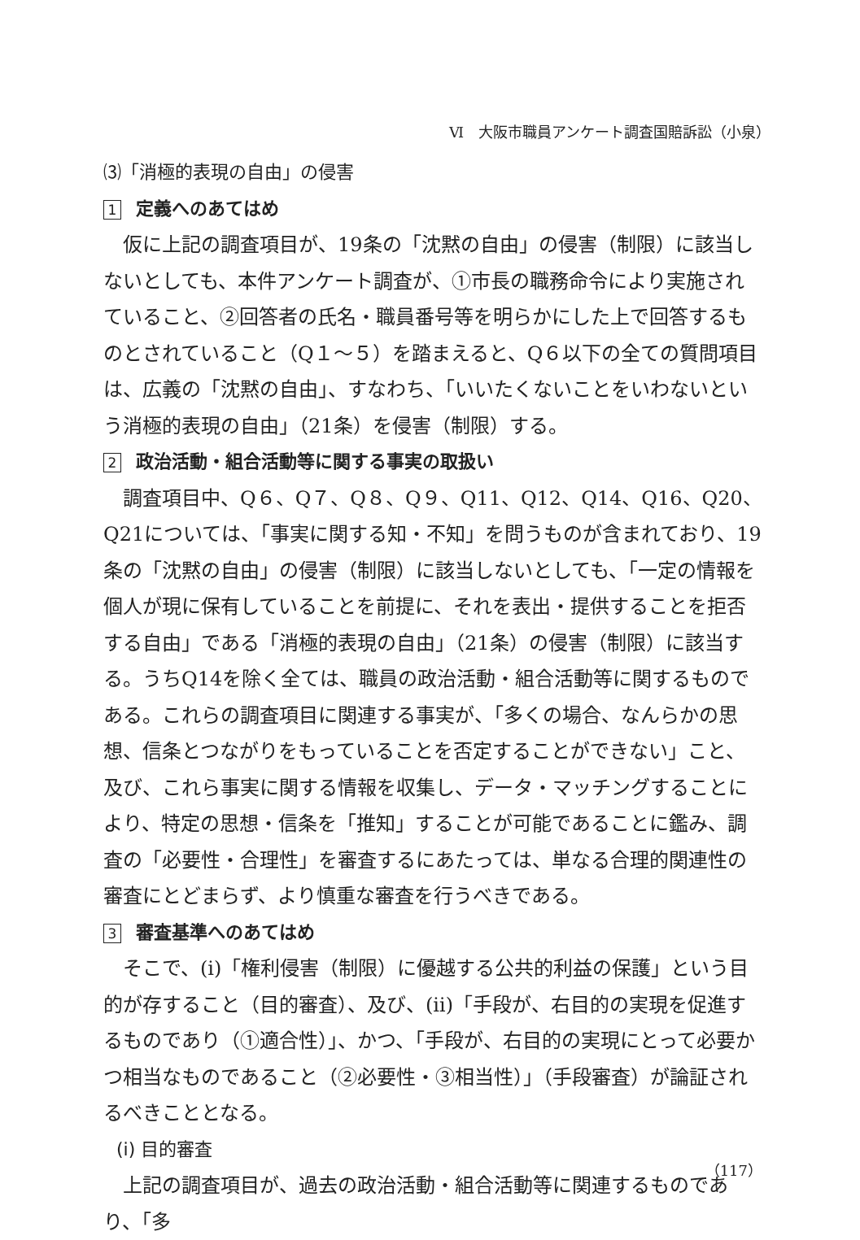Ⅵ　大阪市職員アンケート調査国賠訴訟（小泉）
⑶「消極的表現の自由」の侵害
1 定義へのあてはめ
仮に上記の調査項目が、19条の「沈黙の自由」の侵害（制限）に該当しないとしても、本件アンケート調査が、①市長の職務命令により実施されていること、②回答者の氏名・職員番号等を明らかにした上で回答するものとされていること（Q１～５）を踏まえると、Q６以下の全ての質問項目は、広義の「沈黙の自由」、すなわち、「いいたくないことをいわないという消極的表現の自由」（21条）を侵害（制限）する。
2 政治活動・組合活動等に関する事実の取扱い
調査項目中、Q６、Q７、Q８、Q９、Q11、Q12、Q14、Q16、Q20、Q21については、「事実に関する知・不知」を問うものが含まれており、19条の「沈黙の自由」の侵害（制限）に該当しないとしても、「一定の情報を個人が現に保有していることを前提に、それを表出・提供することを拒否する自由」である「消極的表現の自由」（21条）の侵害（制限）に該当する。うちQ14を除く全ては、職員の政治活動・組合活動等に関するものである。これらの調査項目に関連する事実が、「多くの場合、なんらかの思想、信条とつながりをもっていることを否定することができない」こと、及び、これら事実に関する情報を収集し、データ・マッチングすることにより、特定の思想・信条を「推知」することが可能であることに鑑み、調査の「必要性・合理性」を審査するにあたっては、単なる合理的関連性の審査にとどまらず、より慎重な審査を行うべきである。
3 審査基準へのあてはめ
そこで、(ⅰ)「権利侵害（制限）に優越する公共的利益の保護」という目的が存すること（目的審査）、及び、(ⅱ)「手段が、右目的の実現を促進するものであり（①適合性）」、かつ、「手段が、右目的の実現にとって必要かつ相当なものであること（②必要性・③相当性）」（手段審査）が論証されるべきこととなる。
(ⅰ) 目的審査
上記の調査項目が、過去の政治活動・組合活動等に関連するものであり、「多
（117）